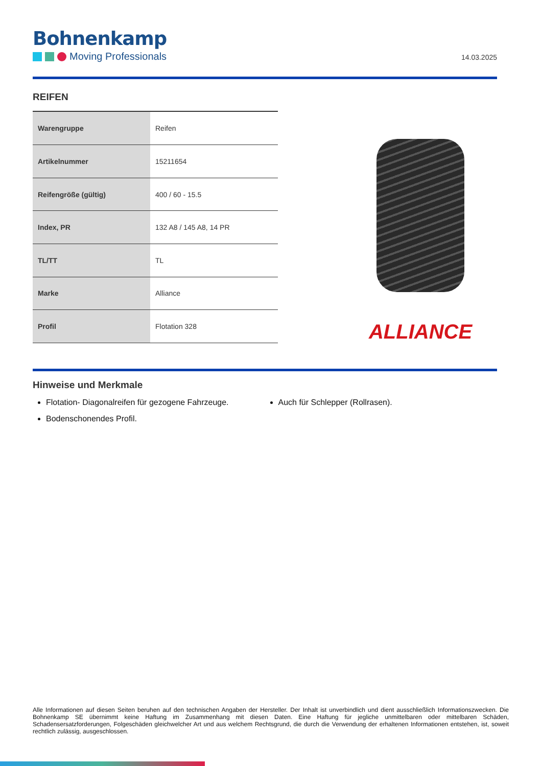Bohnenkamp
Moving Professionals
14.03.2025
REIFEN
| Warengruppe | Reifen |
| Artikelnummer | 15211654 |
| Reifengröße (gültig) | 400 / 60 - 15.5 |
| Index, PR | 132 A8 / 145 A8, 14 PR |
| TL/TT | TL |
| Marke | Alliance |
| Profil | Flotation 328 |
ALLIANCE
Hinweise und Merkmale
Flotation- Diagonalreifen für gezogene Fahrzeuge.
Bodenschonendes Profil.
Auch für Schlepper (Rollrasen).
Alle Informationen auf diesen Seiten beruhen auf den technischen Angaben der Hersteller. Der Inhalt ist unverbindlich und dient ausschließlich Informationszwecken. Die Bohnenkamp SE übernimmt keine Haftung im Zusammenhang mit diesen Daten. Eine Haftung für jegliche unmittelbaren oder mittelbaren Schäden, Schadensersatzforderungen, Folgeschäden gleichwelcher Art und aus welchem Rechtsgrund, die durch die Verwendung der erhaltenen Informationen entstehen, ist, soweit rechtlich zulässig, ausgeschlossen.